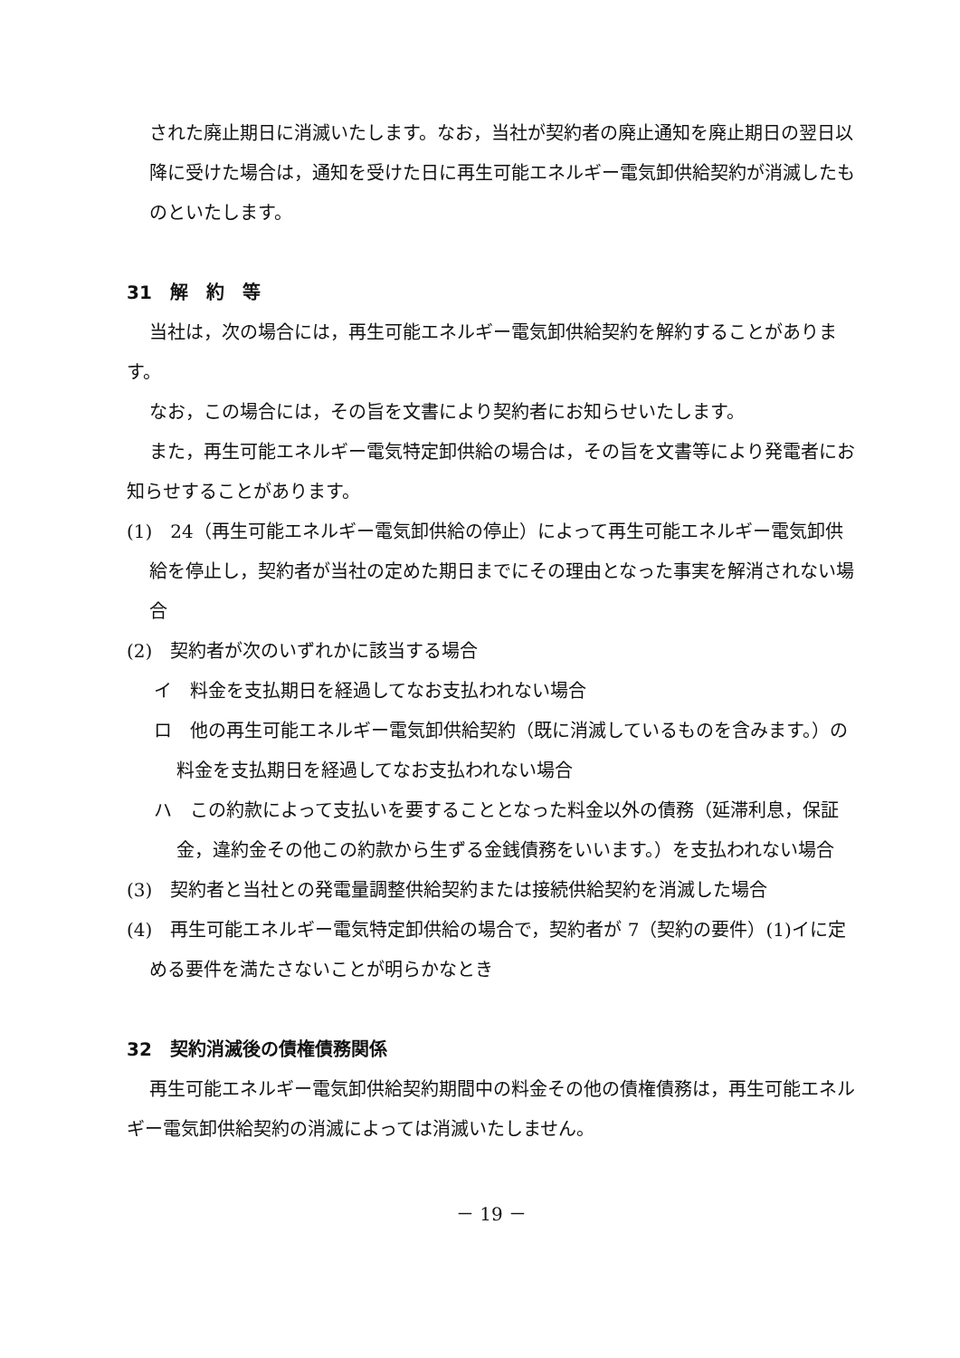された廃止期日に消滅いたします。なお，当社が契約者の廃止通知を廃止期日の翌日以降に受けた場合は，通知を受けた日に再生可能エネルギー電気卸供給契約が消滅したものといたします。
31　解　約　等
当社は，次の場合には，再生可能エネルギー電気卸供給契約を解約することがあります。
なお，この場合には，その旨を文書により契約者にお知らせいたします。
また，再生可能エネルギー電気特定卸供給の場合は，その旨を文書等により発電者にお知らせすることがあります。
(1)　24（再生可能エネルギー電気卸供給の停止）によって再生可能エネルギー電気卸供給を停止し，契約者が当社の定めた期日までにその理由となった事実を解消されない場合
(2)　契約者が次のいずれかに該当する場合
イ　料金を支払期日を経過してなお支払われない場合
ロ　他の再生可能エネルギー電気卸供給契約（既に消滅しているものを含みます。）の料金を支払期日を経過してなお支払われない場合
ハ　この約款によって支払いを要することとなった料金以外の債務（延滞利息，保証金，違約金その他この約款から生ずる金銭債務をいいます。）を支払われない場合
(3)　契約者と当社との発電量調整供給契約または接続供給契約を消滅した場合
(4)　再生可能エネルギー電気特定卸供給の場合で，契約者が 7（契約の要件）(1)イに定める要件を満たさないことが明らかなとき
32　契約消滅後の債権債務関係
再生可能エネルギー電気卸供給契約期間中の料金その他の債権債務は，再生可能エネルギー電気卸供給契約の消滅によっては消滅いたしません。
－ 19 －